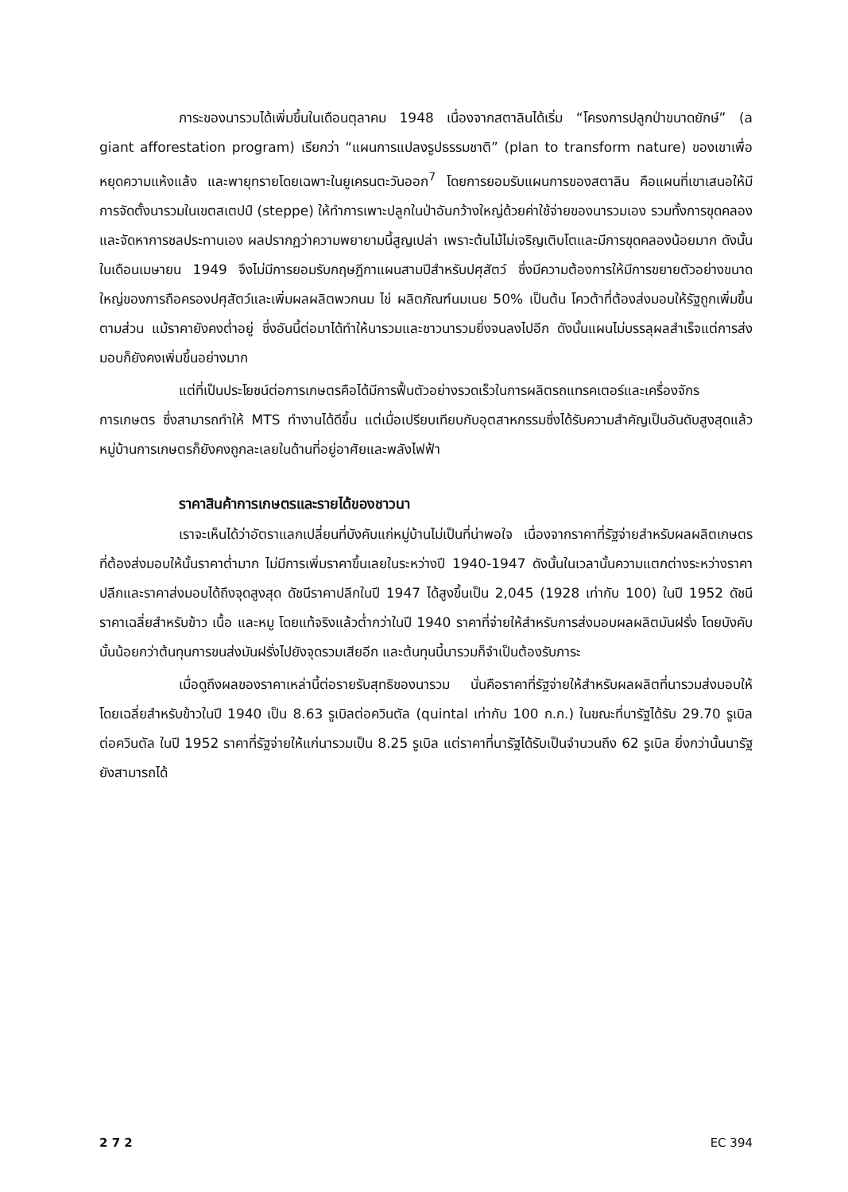ภาระของนารวมได้เพิ่มขึ้นในเดือนตุลาคม 1948 เนื่องจากสตาลินได้เริ่ม “โครงการปลูกป่าขนาดยักษ์” (a giant afforestation program) เรียกว่า “แผนการแปลงรูปธรรมชาติ” (plan to transform nature) ของเขาเพื่อหยุดความแห้งแล้ง และพายุทรายโดยเฉพาะในยูเครนตะวันออก<sup>7</sup> โดยการยอมรับแผนการของสตาลิน คือแผนที่เขาเสนอให้มีการจัดตั้งนารวมในเขตสเตปป์ (steppe) ให้ทำการเพาะปลูกในป่าอันกว้างใหญ่ด้วยค่าใช้จ่ายของนารวมเอง รวมทั้งการขุดคลองและจัดหาการชลประทานเอง ผลปรากฏว่าความพยายามนี้สูญเปล่า เพราะต้นไม้ไม่เจริญเติบโตและมีการขุดคลองน้อยมาก ดังนั้นในเดือนเมษายน 1949 จึงไม่มีการยอมรับกฤษฎีกาแผนสามปีสำหรับปศุสัตว์ ซึ่งมีความต้องการให้มีการขยายตัวอย่างขนาดใหญ่ของการถือครองปศุสัตว์และเพิ่มผลผลิตพวกนม ไข่ ผลิตภัณฑ์นมเนย 50% เป็นต้น โควต้าที่ต้องส่งมอบให้รัฐถูกเพิ่มขึ้นตามส่วน แม้ราคายังคงต่ำอยู่ ซึ่งอันนี้ต่อมาได้ทำให้นารวมและชาวนารวมยิ่งจนลงไปอีก ดังนั้นแผนไม่บรรลุผลสำเร็จแต่การส่งมอบก็ยังคงเพิ่มขึ้นอย่างมาก
แต่ที่เป็นประโยชน์ต่อการเกษตรคือได้มีการฟื้นตัวอย่างรวดเร็วในการผลิตรถแทรคเตอร์และเครื่องจักรการเกษตร ซึ่งสามารถทำให้ MTS ทำงานได้ดีขึ้น แต่เมื่อเปรียบเทียบกับอุตสาหกรรมซึ่งได้รับความสำคัญเป็นอันดับสูงสุดแล้ว หมู่บ้านการเกษตรก็ยังคงถูกละเลยในด้านที่อยู่อาศัยและพลังไฟฟ้า
ราคาสินค้าการเกษตรและรายได้ของชาวนา
เราจะเห็นได้ว่าอัตราแลกเปลี่ยนที่บังคับแก่หมู่บ้านไม่เป็นที่น่าพอใจ เนื่องจากราคาที่รัฐจ่ายสำหรับผลผลิตเกษตรที่ต้องส่งมอบให้นั้นราคาต่ำมาก ไม่มีการเพิ่มราคาขึ้นเลยในระหว่างปี 1940-1947 ดังนั้นในเวลานั้นความแตกต่างระหว่างราคาปลีกและราคาส่งมอบได้ถึงจุดสูงสุด ดัชนีราคาปลีกในปี 1947 ได้สูงขึ้นเป็น 2,045 (1928 เท่ากับ 100) ในปี 1952 ดัชนีราคาเฉลี่ยสำหรับข้าว เนื้อ และหมู โดยแท้จริงแล้วต่ำกว่าในปี 1940 ราคาที่จ่ายให้สำหรับการส่งมอบผลผลิตมันฝรั่ง โดยบังคับนั้นน้อยกว่าต้นทุนการขนส่งมันฝรั่งไปยังจุดรวมเสียอีก และต้นทุนนี้นารวมก็จำเป็นต้องรับภาระ
เมื่อดูถึงผลของราคาเหล่านี้ต่อรายรับสุทธิของนารวม นั่นคือราคาที่รัฐจ่ายให้สำหรับผลผลิตที่นารวมส่งมอบให้โดยเฉลี่ยสำหรับข้าวในปี 1940 เป็น 8.63 รูเบิลต่อควินตัล (quintal เท่ากับ 100 ก.ก.) ในขณะที่นารัฐได้รับ 29.70 รูเบิลต่อควินตัล ในปี 1952 ราคาที่รัฐจ่ายให้แก่นารวมเป็น 8.25 รูเบิล แต่ราคาที่นารัฐได้รับเป็นจำนวนถึง 62 รูเบิล ยิ่งกว่านั้นนารัฐยังสามารถได้
2 7 2 EC 394